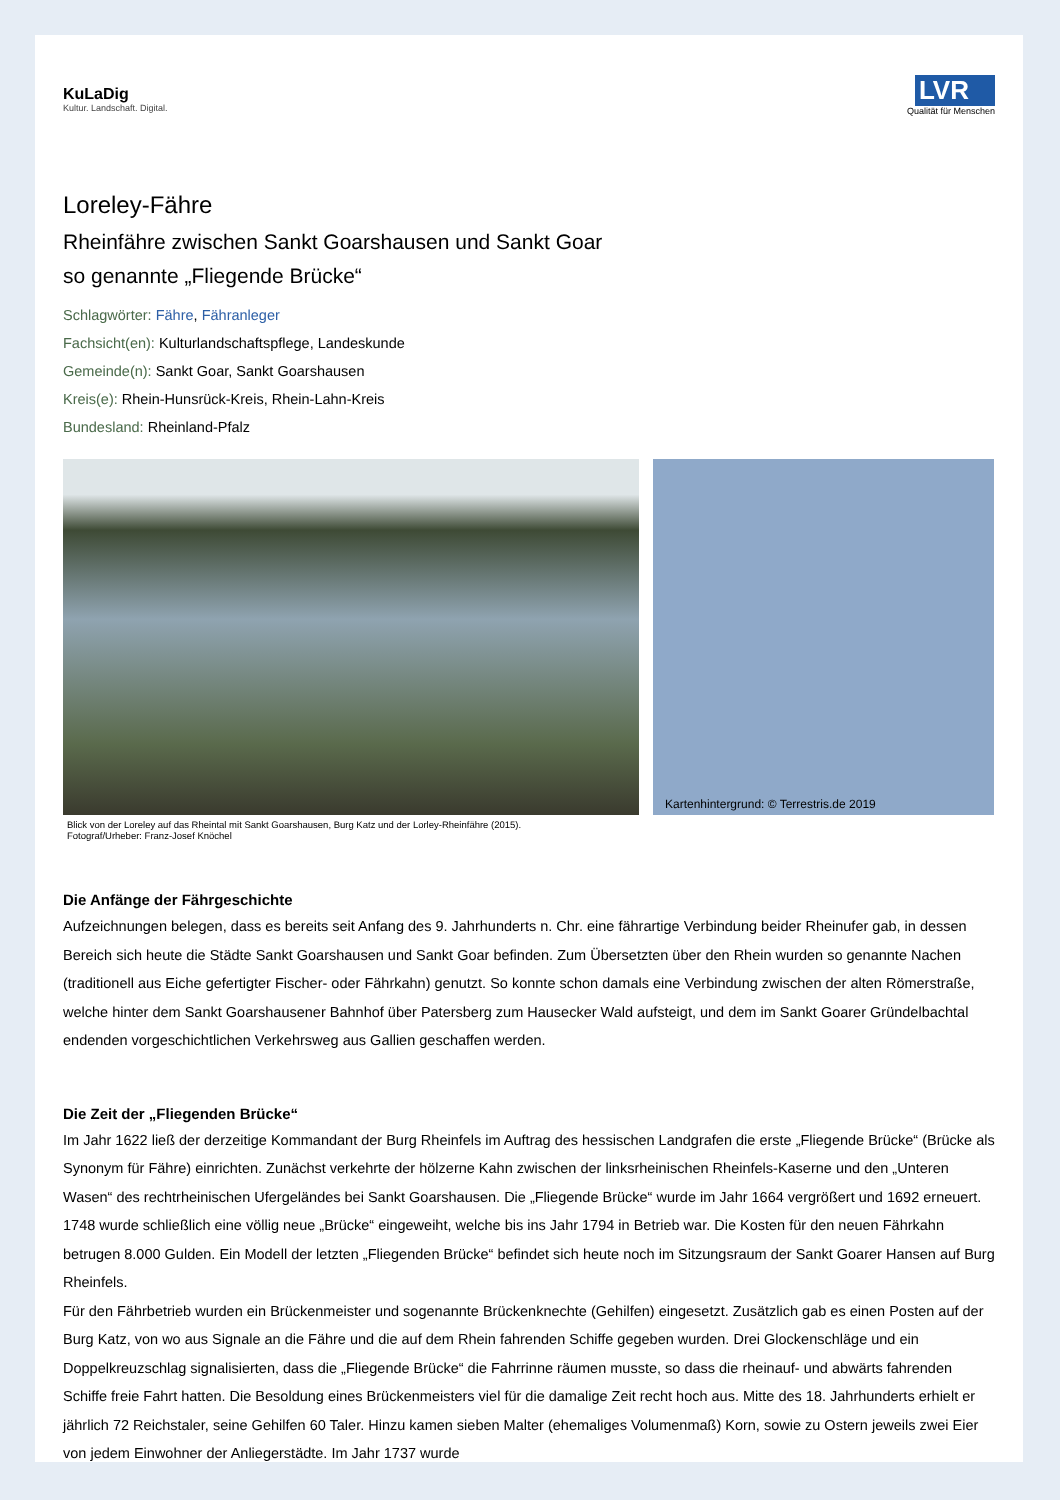KuLaDig
Kultur. Landschaft. Digital.
LVR
Qualität für Menschen
Loreley-Fähre
Rheinfähre zwischen Sankt Goarshausen und Sankt Goar
so genannte „Fliegende Brücke“
Schlagwörter: Fähre, Fähranleger
Fachsicht(en): Kulturlandschaftspflege, Landeskunde
Gemeinde(n): Sankt Goar, Sankt Goarshausen
Kreis(e): Rhein-Hunsrück-Kreis, Rhein-Lahn-Kreis
Bundesland: Rheinland-Pfalz
Kartenhintergrund: © Terrestris.de 2019
Blick von der Loreley auf das Rheintal mit Sankt Goarshausen, Burg Katz und der Lorley-Rheinfähre (2015).
Fotograf/Urheber: Franz-Josef Knöchel
Die Anfänge der Fährgeschichte
Aufzeichnungen belegen, dass es bereits seit Anfang des 9. Jahrhunderts n. Chr. eine fährartige Verbindung beider Rheinufer gab, in dessen Bereich sich heute die Städte Sankt Goarshausen und Sankt Goar befinden. Zum Übersetzten über den Rhein wurden so genannte Nachen (traditionell aus Eiche gefertigter Fischer- oder Fährkahn) genutzt. So konnte schon damals eine Verbindung zwischen der alten Römerstraße, welche hinter dem Sankt Goarshausener Bahnhof über Patersberg zum Hausecker Wald aufsteigt, und dem im Sankt Goarer Gründelbachtal endenden vorgeschichtlichen Verkehrsweg aus Gallien geschaffen werden.
Die Zeit der „Fliegenden Brücke“
Im Jahr 1622 ließ der derzeitige Kommandant der Burg Rheinfels im Auftrag des hessischen Landgrafen die erste „Fliegende Brücke“ (Brücke als Synonym für Fähre) einrichten. Zunächst verkehrte der hölzerne Kahn zwischen der linksrheinischen Rheinfels-Kaserne und den „Unteren Wasen“ des rechtrheinischen Ufergeländes bei Sankt Goarshausen. Die „Fliegende Brücke“ wurde im Jahr 1664 vergrößert und 1692 erneuert. 1748 wurde schließlich eine völlig neue „Brücke“ eingeweiht, welche bis ins Jahr 1794 in Betrieb war. Die Kosten für den neuen Fährkahn betrugen 8.000 Gulden. Ein Modell der letzten „Fliegenden Brücke“ befindet sich heute noch im Sitzungsraum der Sankt Goarer Hansen auf Burg Rheinfels.
Für den Fährbetrieb wurden ein Brückenmeister und sogenannte Brückenknechte (Gehilfen) eingesetzt. Zusätzlich gab es einen Posten auf der Burg Katz, von wo aus Signale an die Fähre und die auf dem Rhein fahrenden Schiffe gegeben wurden. Drei Glockenschläge und ein Doppelkreuzschlag signalisierten, dass die „Fliegende Brücke“ die Fahrrinne räumen musste, so dass die rheinauf- und abwärts fahrenden Schiffe freie Fahrt hatten. Die Besoldung eines Brückenmeisters viel für die damalige Zeit recht hoch aus. Mitte des 18. Jahrhunderts erhielt er jährlich 72 Reichstaler, seine Gehilfen 60 Taler. Hinzu kamen sieben Malter (ehemaliges Volumenmaß) Korn, sowie zu Ostern jeweils zwei Eier von jedem Einwohner der Anliegerstädte. Im Jahr 1737 wurde